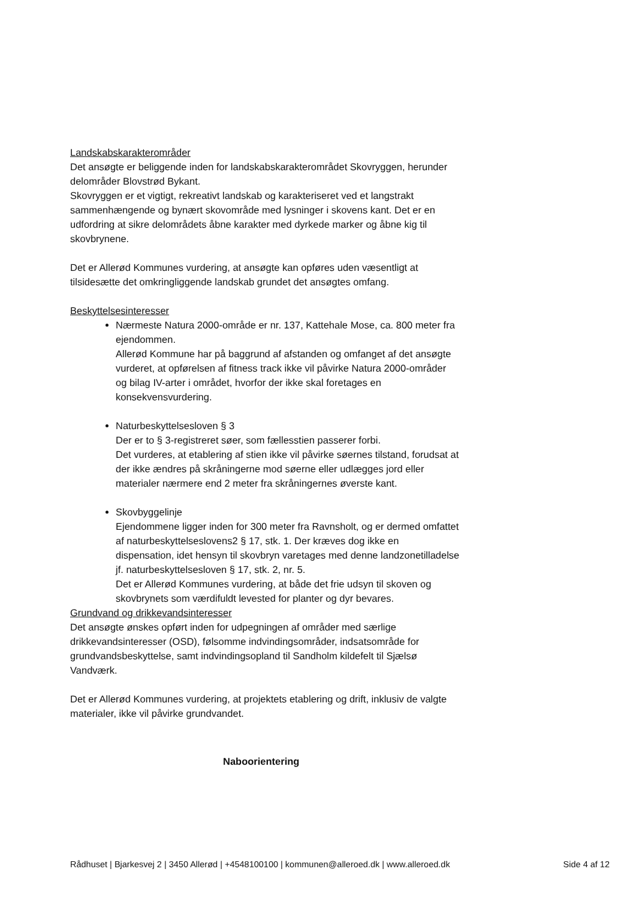Landskabskarakterområder
Det ansøgte er beliggende inden for landskabskarakterområdet Skovryggen, herunder delområder Blovstrød Bykant.
Skovryggen er et vigtigt, rekreativt landskab og karakteriseret ved et langstrakt sammenhængende og bynært skovområde med lysninger i skovens kant. Det er en udfordring at sikre delområdets åbne karakter med dyrkede marker og åbne kig til skovbrynene.
Det er Allerød Kommunes vurdering, at ansøgte kan opføres uden væsentligt at tilsidesætte det omkringliggende landskab grundet det ansøgtes omfang.
Beskyttelsesinteresser
Nærmeste Natura 2000-område er nr. 137, Kattehale Mose, ca. 800 meter fra ejendommen.
Allerød Kommune har på baggrund af afstanden og omfanget af det ansøgte vurderet, at opførelsen af fitness track ikke vil påvirke Natura 2000-områder og bilag IV-arter i området, hvorfor der ikke skal foretages en konsekvensvurdering.
Naturbeskyttelsesloven § 3
Der er to § 3-registreret søer, som fællesstien passerer forbi.
Det vurderes, at etablering af stien ikke vil påvirke søernes tilstand, forudsat at der ikke ændres på skråningerne mod søerne eller udlægges jord eller materialer nærmere end 2 meter fra skråningernes øverste kant.
Skovbyggelinje
Ejendommene ligger inden for 300 meter fra Ravnsholt, og er dermed omfattet af naturbeskyttelseslovens2 § 17, stk. 1. Der kræves dog ikke en dispensation, idet hensyn til skovbryn varetages med denne landzonetilladelse jf. naturbeskyttelsesloven § 17, stk. 2, nr. 5.
Det er Allerød Kommunes vurdering, at både det frie udsyn til skoven og skovbrynets som værdifuldt levested for planter og dyr bevares.
Grundvand og drikkevandsinteresser
Det ansøgte ønskes opført inden for udpegningen af områder med særlige drikkevandsinteresser (OSD), følsomme indvindingsområder, indsatsområde for grundvandsbeskyttelse, samt indvindingsopland til Sandholm kildefelt til Sjælsø Vandværk.
Det er Allerød Kommunes vurdering, at projektets etablering og drift, inklusiv de valgte materialer, ikke vil påvirke grundvandet.
Naboorientering
Rådhuset | Bjarkesvej 2 | 3450 Allerød | +4548100100 | kommunen@alleroed.dk | www.alleroed.dk Side 4 af 12